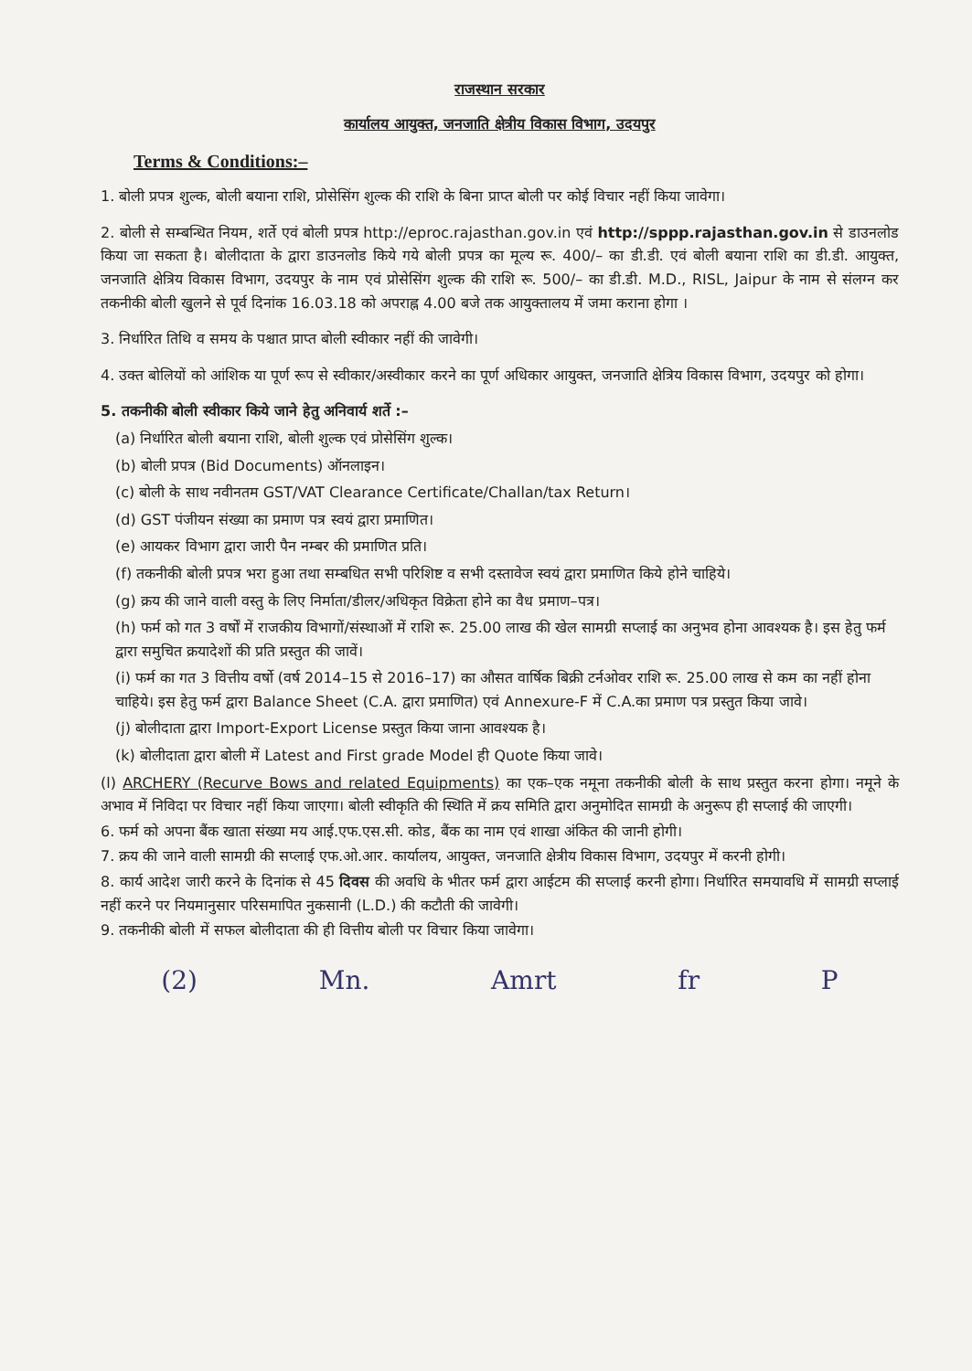राजस्थान सरकार
कार्यालय आयुक्त, जनजाति क्षेत्रीय विकास विभाग, उदयपुर
Terms & Conditions:–
1. बोली प्रपत्र शुल्क, बोली बयाना राशि, प्रोसेसिंग शुल्क की राशि के बिना प्राप्त बोली पर कोई विचार नहीं किया जावेगा।
2. बोली से सम्बन्धित नियम, शर्ते एवं बोली प्रपत्र http://eproc.rajasthan.gov.in एवं http://sppp.rajasthan.gov.in से डाउनलोड किया जा सकता है। बोलीदाता के द्वारा डाउनलोड किये गये बोली प्रपत्र का मूल्य रू. 400/– का डी.डी. एवं बोली बयाना राशि का डी.डी. आयुक्त, जनजाति क्षेत्रिय विकास विभाग, उदयपुर के नाम एवं प्रोसेसिंग शुल्क की राशि रू. 500/– का डी.डी. M.D., RISL, Jaipur के नाम से संलग्न कर तकनीकी बोली खुलने से पूर्व दिनांक 16.03.18 को अपराह्न 4.00 बजे तक आयुक्तालय में जमा कराना होगा ।
3. निर्धारित तिथि व समय के पश्चात प्राप्त बोली स्वीकार नहीं की जावेगी।
4. उक्त बोलियों को आंशिक या पूर्ण रूप से स्वीकार/अस्वीकार करने का पूर्ण अधिकार आयुक्त, जनजाति क्षेत्रिय विकास विभाग, उदयपुर को होगा।
5. तकनीकी बोली स्वीकार किये जाने हेतु अनिवार्य शर्ते :–
(a) निर्धारित बोली बयाना राशि, बोली शुल्क एवं प्रोसेसिंग शुल्क।
(b) बोली प्रपत्र (Bid Documents) ऑनलाइन।
(c) बोली के साथ नवीनतम GST/VAT Clearance Certificate/Challan/tax Return।
(d) GST पंजीयन संख्या का प्रमाण पत्र स्वयं द्वारा प्रमाणित।
(e) आयकर विभाग द्वारा जारी पैन नम्बर की प्रमाणित प्रति।
(f) तकनीकी बोली प्रपत्र भरा हुआ तथा सम्बधित सभी परिशिष्ट व सभी दस्तावेज स्वयं द्वारा प्रमाणित किये होने चाहिये।
(g) क्रय की जाने वाली वस्तु के लिए निर्माता/डीलर/अधिकृत विक्रेता होने का वैध प्रमाण–पत्र।
(h) फर्म को गत 3 वर्षों में राजकीय विभागों/संस्थाओं में राशि रू. 25.00 लाख की खेल सामग्री सप्लाई का अनुभव होना आवश्यक है। इस हेतु फर्म द्वारा समुचित क्रयादेशों की प्रति प्रस्तुत की जावें।
(i) फर्म का गत 3 वित्तीय वर्षो (वर्ष 2014–15 से 2016–17) का औसत वार्षिक बिक्री टर्नओवर राशि रू. 25.00 लाख से कम का नहीं होना चाहिये। इस हेतु फर्म द्वारा Balance Sheet (C.A. द्वारा प्रमाणित) एवं Annexure-F में C.A.का प्रमाण पत्र प्रस्तुत किया जावे।
(j) बोलीदाता द्वारा Import-Export License प्रस्तुत किया जाना आवश्यक है।
(k) बोलीदाता द्वारा बोली में Latest and First grade Model ही Quote किया जावे।
(l) ARCHERY (Recurve Bows and related Equipments) का एक–एक नमूना तकनीकी बोली के साथ प्रस्तुत करना होगा। नमूने के अभाव में निविदा पर विचार नहीं किया जाएगा। बोली स्वीकृति की स्थिति में क्रय समिति द्वारा अनुमोदित सामग्री के अनुरूप ही सप्लाई की जाएगी।
6. फर्म को अपना बैंक खाता संख्या मय आई.एफ.एस.सी. कोड, बैंक का नाम एवं शाखा अंकित की जानी होगी।
7. क्रय की जाने वाली सामग्री की सप्लाई एफ.ओ.आर. कार्यालय, आयुक्त, जनजाति क्षेत्रीय विकास विभाग, उदयपुर में करनी होगी।
8. कार्य आदेश जारी करने के दिनांक से 45 दिवस की अवधि के भीतर फर्म द्वारा आईटम की सप्लाई करनी होगा। निर्धारित समयावधि में सामग्री सप्लाई नहीं करने पर नियमानुसार परिसमापित नुकसानी (L.D.) की कटौती की जावेगी।
9. तकनीकी बोली में सफल बोलीदाता की ही वित्तीय बोली पर विचार किया जावेगा।
(2) Mn. Amrt fr P